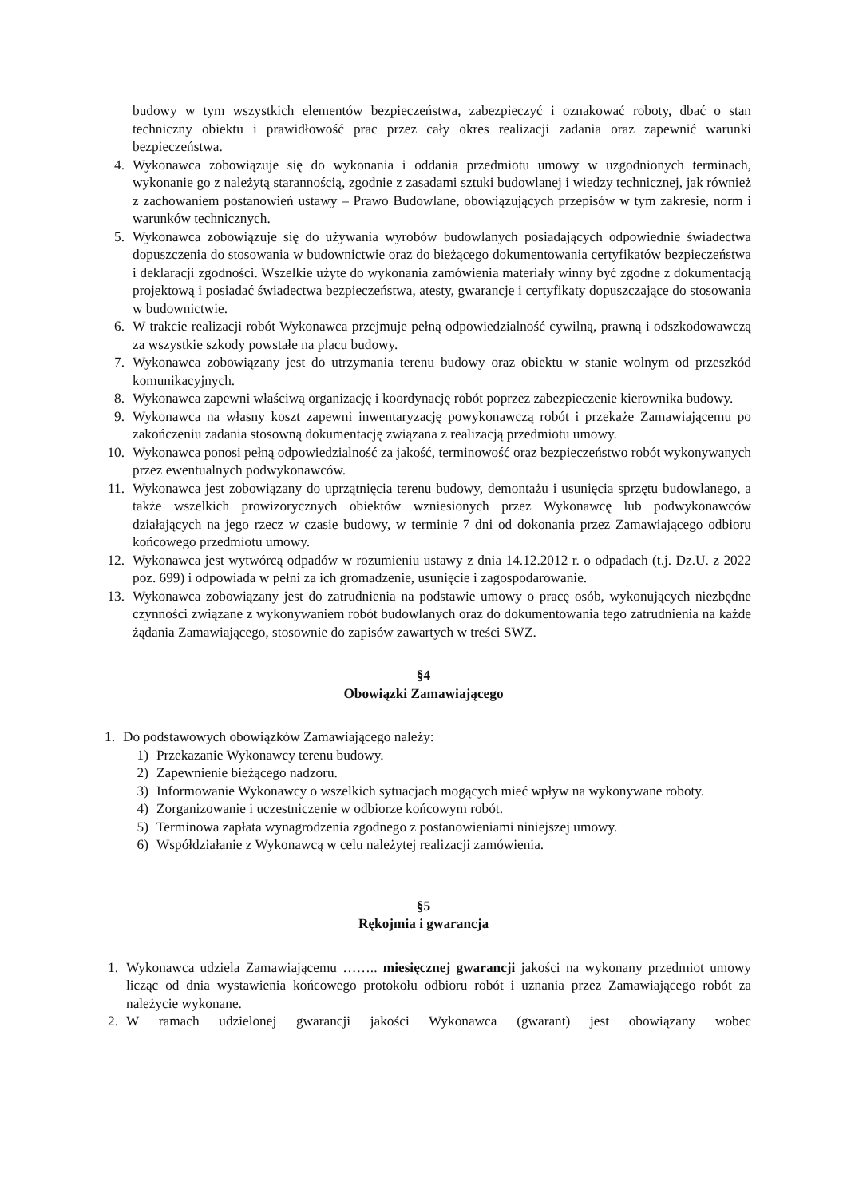budowy w tym wszystkich elementów bezpieczeństwa, zabezpieczyć i oznakować roboty, dbać o stan techniczny obiektu i prawidłowość prac przez cały okres realizacji zadania oraz zapewnić warunki bezpieczeństwa.
4. Wykonawca zobowiązuje się do wykonania i oddania przedmiotu umowy w uzgodnionych terminach, wykonanie go z należytą starannością, zgodnie z zasadami sztuki budowlanej i wiedzy technicznej, jak również z zachowaniem postanowień ustawy – Prawo Budowlane, obowiązujących przepisów w tym zakresie, norm i warunków technicznych.
5. Wykonawca zobowiązuje się do używania wyrobów budowlanych posiadających odpowiednie świadectwa dopuszczenia do stosowania w budownictwie oraz do bieżącego dokumentowania certyfikatów bezpieczeństwa i deklaracji zgodności. Wszelkie użyte do wykonania zamówienia materiały winny być zgodne z dokumentacją projektową i posiadać świadectwa bezpieczeństwa, atesty, gwarancje i certyfikaty dopuszczające do stosowania w budownictwie.
6. W trakcie realizacji robót Wykonawca przejmuje pełną odpowiedzialność cywilną, prawną i odszkodowawczą za wszystkie szkody powstałe na placu budowy.
7. Wykonawca zobowiązany jest do utrzymania terenu budowy oraz obiektu w stanie wolnym od przeszkód komunikacyjnych.
8. Wykonawca zapewni właściwą organizację i koordynację robót poprzez zabezpieczenie kierownika budowy.
9. Wykonawca na własny koszt zapewni inwentaryzację powykonawczą robót i przekaże Zamawiającemu po zakończeniu zadania stosowną dokumentację związana z realizacją przedmiotu umowy.
10. Wykonawca ponosi pełną odpowiedzialność za jakość, terminowość oraz bezpieczeństwo robót wykonywanych przez ewentualnych podwykonawców.
11. Wykonawca jest zobowiązany do uprzątnięcia terenu budowy, demontażu i usunięcia sprzętu budowlanego, a także wszelkich prowizorycznych obiektów wzniesionych przez Wykonawcę lub podwykonawców działających na jego rzecz w czasie budowy, w terminie 7 dni od dokonania przez Zamawiającego odbioru końcowego przedmiotu umowy.
12. Wykonawca jest wytwórcą odpadów w rozumieniu ustawy z dnia 14.12.2012 r. o odpadach (t.j. Dz.U. z 2022 poz. 699) i odpowiada w pełni za ich gromadzenie, usunięcie i zagospodarowanie.
13. Wykonawca zobowiązany jest do zatrudnienia na podstawie umowy o pracę osób, wykonujących niezbędne czynności związane z wykonywaniem robót budowlanych oraz do dokumentowania tego zatrudnienia na każde żądania Zamawiającego, stosownie do zapisów zawartych w treści SWZ.
§4
Obowiązki Zamawiającego
1. Do podstawowych obowiązków Zamawiającego należy:
1) Przekazanie Wykonawcy terenu budowy.
2) Zapewnienie bieżącego nadzoru.
3) Informowanie Wykonawcy o wszelkich sytuacjach mogących mieć wpływ na wykonywane roboty.
4) Zorganizowanie i uczestniczenie w odbiorze końcowym robót.
5) Terminowa zapłata wynagrodzenia zgodnego z postanowieniami niniejszej umowy.
6) Współdziałanie z Wykonawcą w celu należytej realizacji zamówienia.
§5
Rękojmia i gwarancja
1. Wykonawca udziela Zamawiającemu …….. miesięcznej gwarancji jakości na wykonany przedmiot umowy licząc od dnia wystawienia końcowego protokołu odbioru robót i uznania przez Zamawiającego robót za należycie wykonane.
2. W ramach udzielonej gwarancji jakości Wykonawca (gwarant) jest obowiązany wobec